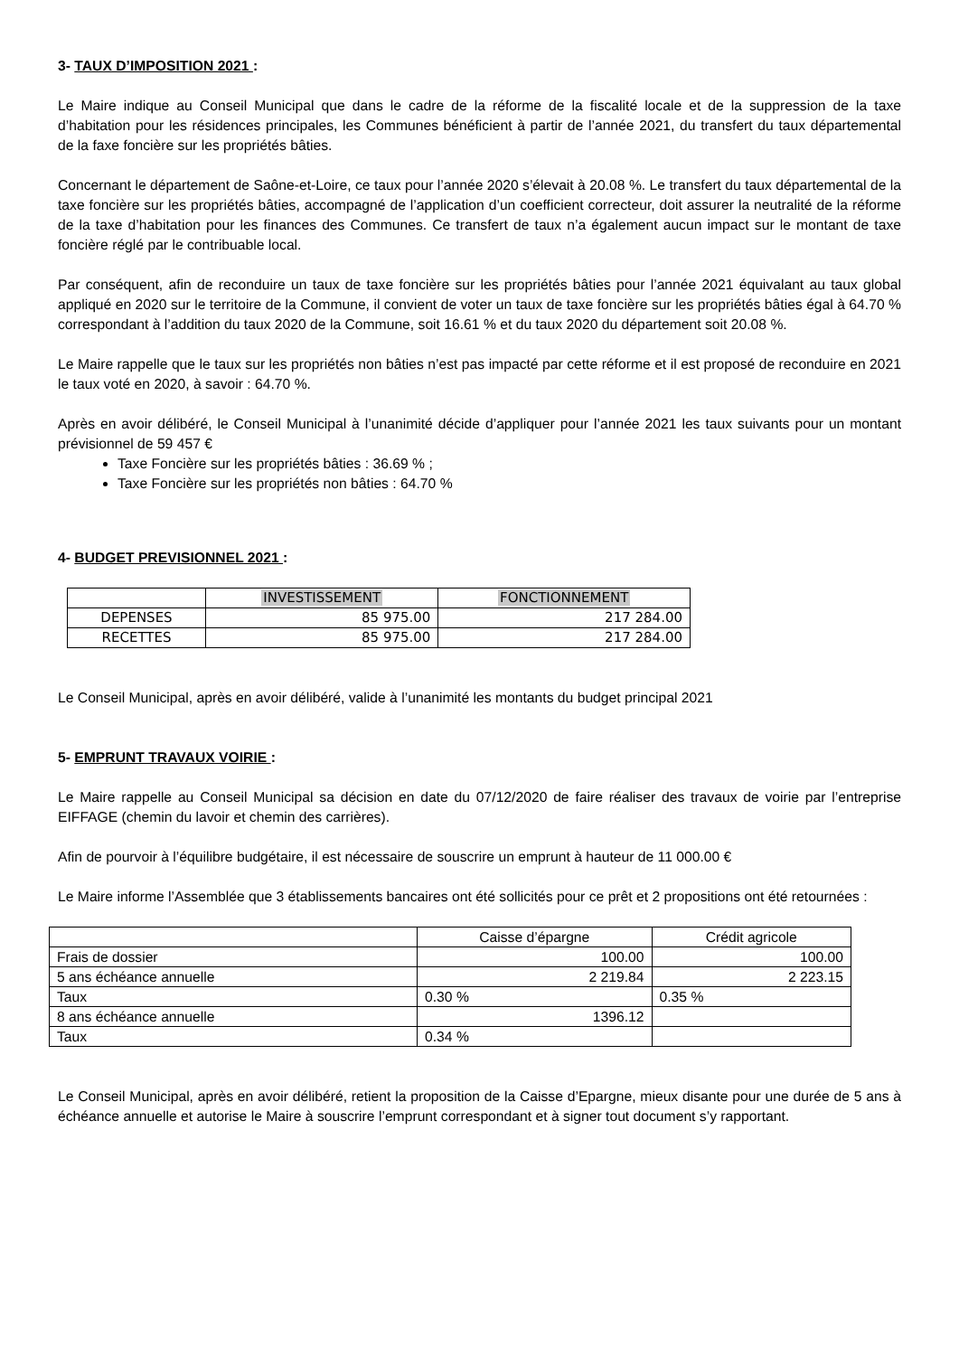3- TAUX D’IMPOSITION 2021 :
Le Maire indique au Conseil Municipal que dans le cadre de la réforme de la fiscalité locale et de la suppression de la taxe d’habitation pour les résidences principales, les Communes bénéficient à partir de l’année 2021, du transfert du taux départemental de la faxe foncière sur les propriétés bâties.
Concernant le département de Saône-et-Loire, ce taux pour l’année 2020 s’élevait à 20.08 %. Le transfert du taux départemental de la taxe foncière sur les propriétés bâties, accompagné de l’application d’un coefficient correcteur, doit assurer la neutralité de la réforme de la taxe d’habitation pour les finances des Communes. Ce transfert de taux n’a également aucun impact sur le montant de taxe foncière réglé par le contribuable local.
Par conséquent, afin de reconduire un taux de taxe foncière sur les propriétés bâties pour l’année 2021 équivalant au taux global appliqué en 2020 sur le territoire de la Commune, il convient de voter un taux de taxe foncière sur les propriétés bâties égal à 64.70 % correspondant à l’addition du taux 2020 de la Commune, soit 16.61 % et du taux 2020 du département soit 20.08 %.
Le Maire rappelle que le taux sur les propriétés non bâties n’est pas impacté par cette réforme et il est proposé de reconduire en 2021 le taux voté en 2020, à savoir : 64.70 %.
Après en avoir délibéré, le Conseil Municipal à l’unanimité décide d’appliquer pour l’année 2021 les taux suivants pour un montant prévisionnel de 59 457 €
Taxe Foncière sur les propriétés bâties : 36.69 % ;
Taxe Foncière sur les propriétés non bâties : 64.70 %
4- BUDGET PREVISIONNEL 2021 :
| | INVESTISSEMENT | FONCTIONNEMENT |
| DEPENSES | 85 975.00 | 217 284.00 |
| RECETTES | 85 975.00 | 217 284.00 |
Le Conseil Municipal, après en avoir délibéré, valide à l’unanimité les montants du budget principal 2021
5- EMPRUNT TRAVAUX VOIRIE :
Le Maire rappelle au Conseil Municipal sa décision en date du 07/12/2020 de faire réaliser des travaux de voirie par l’entreprise EIFFAGE (chemin du lavoir et chemin des carrières).
Afin de pourvoir à l’équilibre budgétaire, il est nécessaire de souscrire un emprunt à hauteur de 11 000.00 €
Le Maire informe l’Assemblée que 3 établissements bancaires ont été sollicités pour ce prêt et 2 propositions ont été retournées :
| | Caisse d’épargne | Crédit agricole |
| Frais de dossier | 100.00 | 100.00 |
| 5 ans échéance annuelle | 2 219.84 | 2 223.15 |
| Taux | 0.30 % | 0.35 % |
| 8 ans échéance annuelle | 1396.12 | |
| Taux | 0.34 % | |
Le Conseil Municipal, après en avoir délibéré, retient la proposition de la Caisse d’Epargne, mieux disante pour une durée de 5 ans à échéance annuelle et autorise le Maire à souscrire l’emprunt correspondant et à signer tout document s’y rapportant.